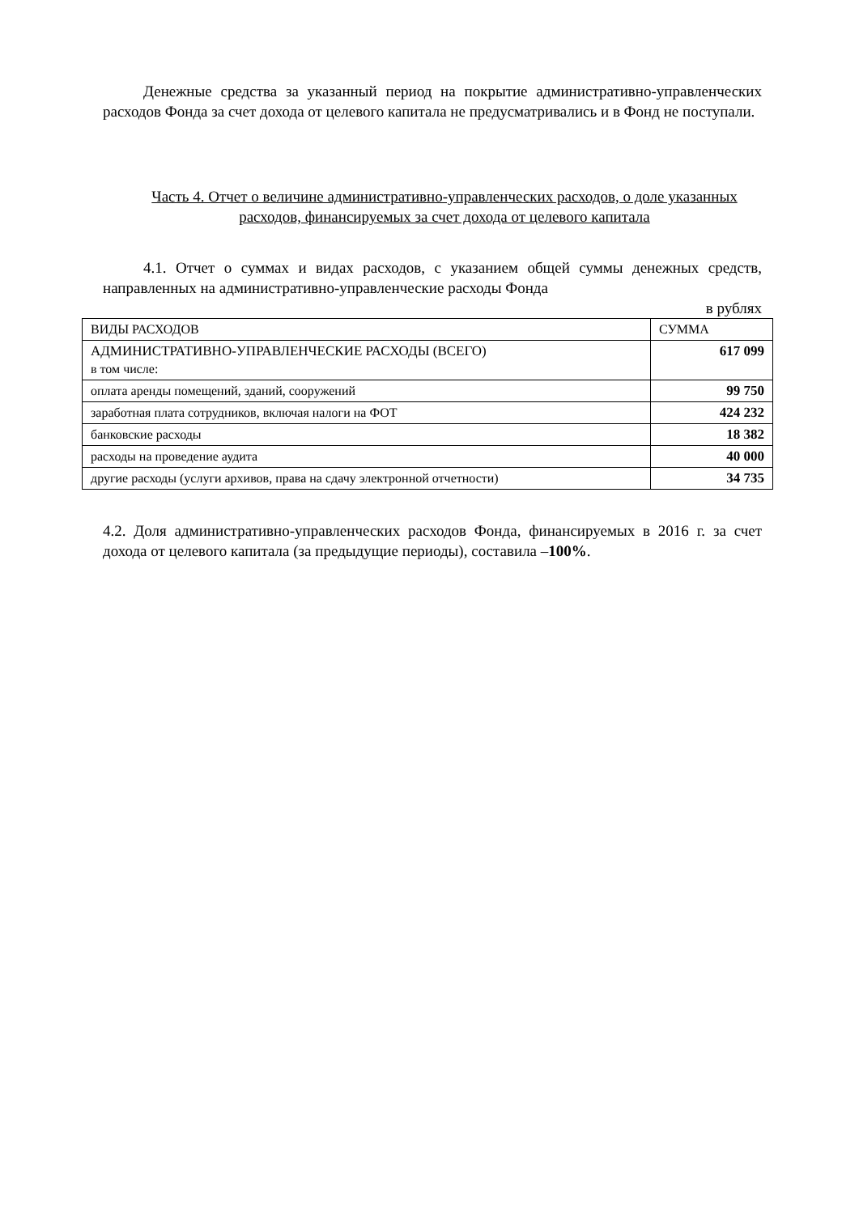Денежные средства за указанный период на покрытие административно-управленческих расходов Фонда за счет дохода от целевого капитала не предусматривались и в Фонд не поступали.
Часть 4. Отчет о величине административно-управленческих расходов, о доле указанных расходов, финансируемых за счет дохода от целевого капитала
4.1. Отчет о суммах и видах расходов, с указанием общей суммы денежных средств, направленных на административно-управленческие расходы Фонда
в рублях
| ВИДЫ РАСХОДОВ | СУММА |
| АДМИНИСТРАТИВНО-УПРАВЛЕНЧЕСКИЕ РАСХОДЫ (ВСЕГО) в том числе: | 617 099 |
| оплата аренды помещений, зданий, сооружений | 99 750 |
| заработная плата сотрудников, включая налоги на ФОТ | 424 232 |
| банковские расходы | 18 382 |
| расходы на проведение аудита | 40 000 |
| другие расходы (услуги архивов, права на сдачу электронной отчетности) | 34 735 |
4.2. Доля административно-управленческих расходов Фонда, финансируемых в 2016 г. за счет дохода от целевого капитала (за предыдущие периоды), составила –100%.